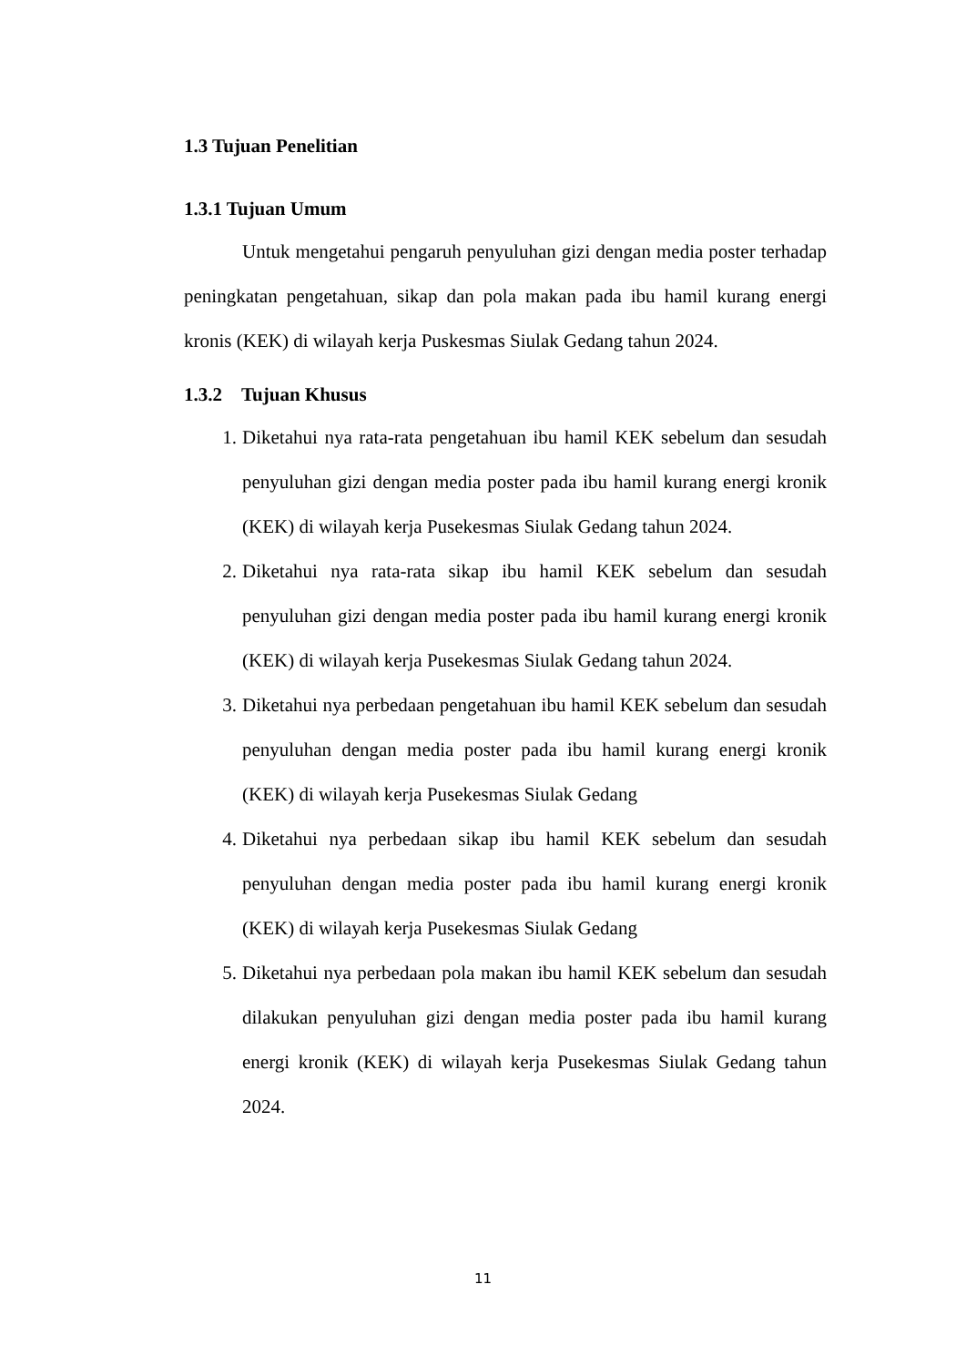1.3 Tujuan Penelitian
1.3.1 Tujuan Umum
Untuk mengetahui pengaruh penyuluhan gizi dengan media poster terhadap peningkatan pengetahuan, sikap dan pola makan pada ibu hamil kurang energi kronis (KEK) di wilayah kerja Puskesmas Siulak Gedang tahun 2024.
1.3.2 Tujuan Khusus
1. Diketahui nya rata-rata pengetahuan ibu hamil KEK sebelum dan sesudah penyuluhan gizi dengan media poster pada ibu hamil kurang energi kronik (KEK) di wilayah kerja Pusekesmas Siulak Gedang tahun 2024.
2. Diketahui nya rata-rata sikap ibu hamil KEK sebelum dan sesudah penyuluhan gizi dengan media poster pada ibu hamil kurang energi kronik (KEK) di wilayah kerja Pusekesmas Siulak Gedang tahun 2024.
3. Diketahui nya perbedaan pengetahuan ibu hamil KEK sebelum dan sesudah penyuluhan dengan media poster pada ibu hamil kurang energi kronik (KEK) di wilayah kerja Pusekesmas Siulak Gedang
4. Diketahui nya perbedaan sikap ibu hamil KEK sebelum dan sesudah penyuluhan dengan media poster pada ibu hamil kurang energi kronik (KEK) di wilayah kerja Pusekesmas Siulak Gedang
5. Diketahui nya perbedaan pola makan ibu hamil KEK sebelum dan sesudah dilakukan penyuluhan gizi dengan media poster pada ibu hamil kurang energi kronik (KEK) di wilayah kerja Pusekesmas Siulak Gedang tahun 2024.
11